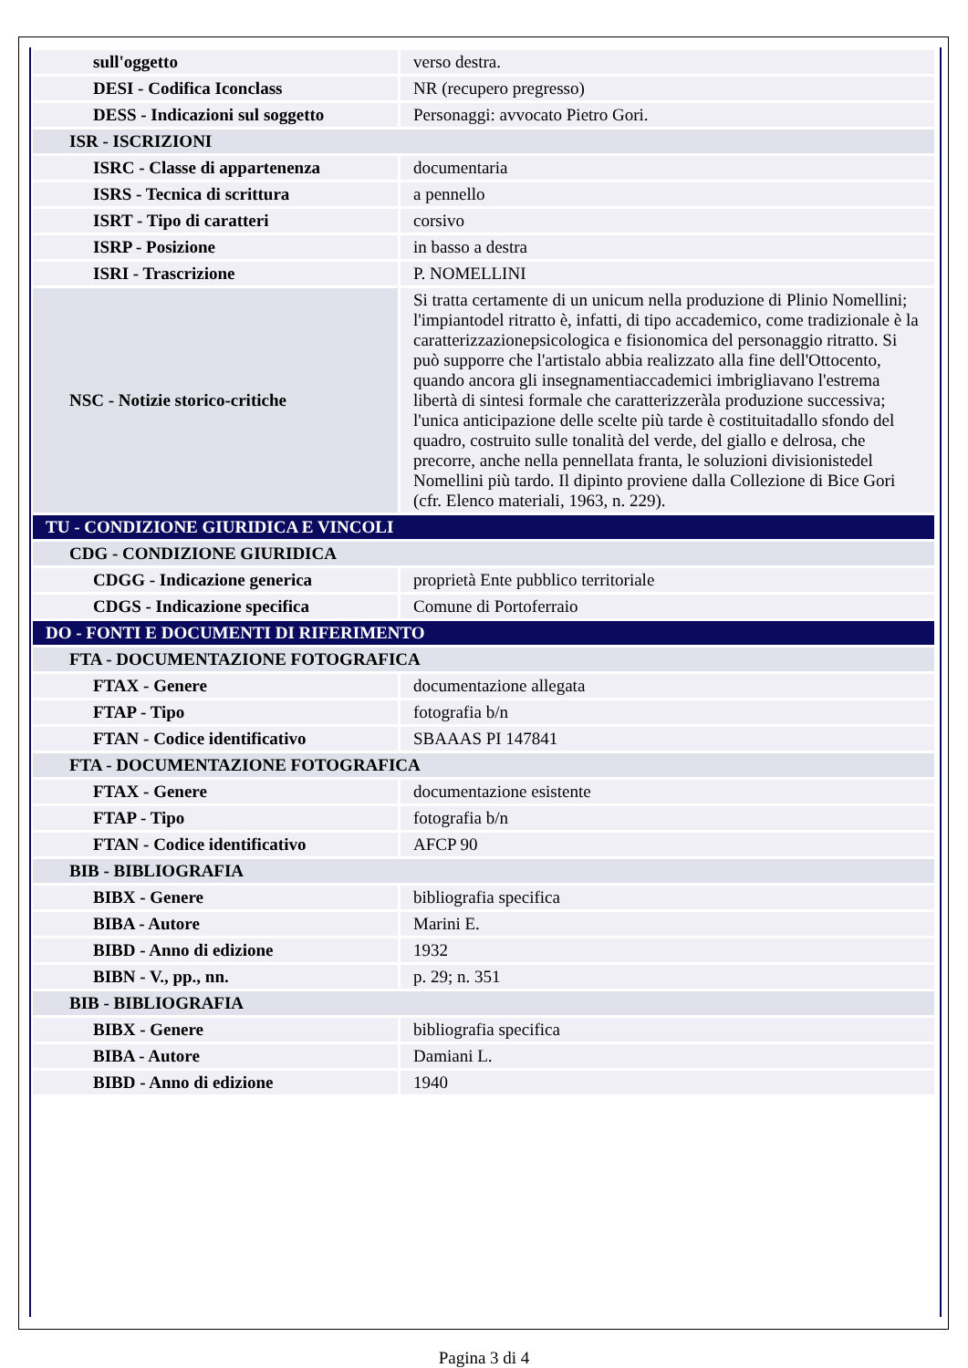| sull'oggetto | verso destra. |
| DESI - Codifica Iconclass | NR (recupero pregresso) |
| DESS - Indicazioni sul soggetto | Personaggi: avvocato Pietro Gori. |
| ISR - ISCRIZIONI | |
| ISRC - Classe di appartenenza | documentaria |
| ISRS - Tecnica di scrittura | a pennello |
| ISRT - Tipo di caratteri | corsivo |
| ISRP - Posizione | in basso a destra |
| ISRI - Trascrizione | P. NOMELLINI |
| NSC - Notizie storico-critiche | Si tratta certamente di un unicum nella produzione di Plinio Nomellini; l'impiantodel ritratto è, infatti, di tipo accademico, come tradizionale è la caratterizzazionepsicologica e fisionomica del personaggio ritratto. Si può supporre che l'artistalo abbia realizzato alla fine dell'Ottocento, quando ancora gli insegnamentiaccademici imbrigliavano l'estrema libertà di sintesi formale che caratterizzeràla produzione successiva; l'unica anticipazione delle scelte più tarde è costituitadallo sfondo del quadro, costruito sulle tonalità del verde, del giallo e delrosa, che precorre, anche nella pennellata franta, le soluzioni divisionistedel Nomellini più tardo. Il dipinto proviene dalla Collezione di Bice Gori (cfr. Elenco materiali, 1963, n. 229). |
| TU - CONDIZIONE GIURIDICA E VINCOLI | |
| CDG - CONDIZIONE GIURIDICA | |
| CDGG - Indicazione generica | proprietà Ente pubblico territoriale |
| CDGS - Indicazione specifica | Comune di Portoferraio |
| DO - FONTI E DOCUMENTI DI RIFERIMENTO | |
| FTA - DOCUMENTAZIONE FOTOGRAFICA | |
| FTAX - Genere | documentazione allegata |
| FTAP - Tipo | fotografia b/n |
| FTAN - Codice identificativo | SBAAAS PI 147841 |
| FTA - DOCUMENTAZIONE FOTOGRAFICA | |
| FTAX - Genere | documentazione esistente |
| FTAP - Tipo | fotografia b/n |
| FTAN - Codice identificativo | AFCP 90 |
| BIB - BIBLIOGRAFIA | |
| BIBX - Genere | bibliografia specifica |
| BIBA - Autore | Marini E. |
| BIBD - Anno di edizione | 1932 |
| BIBN - V., pp., nn. | p. 29; n. 351 |
| BIB - BIBLIOGRAFIA | |
| BIBX - Genere | bibliografia specifica |
| BIBA - Autore | Damiani L. |
| BIBD - Anno di edizione | 1940 |
Pagina 3 di 4